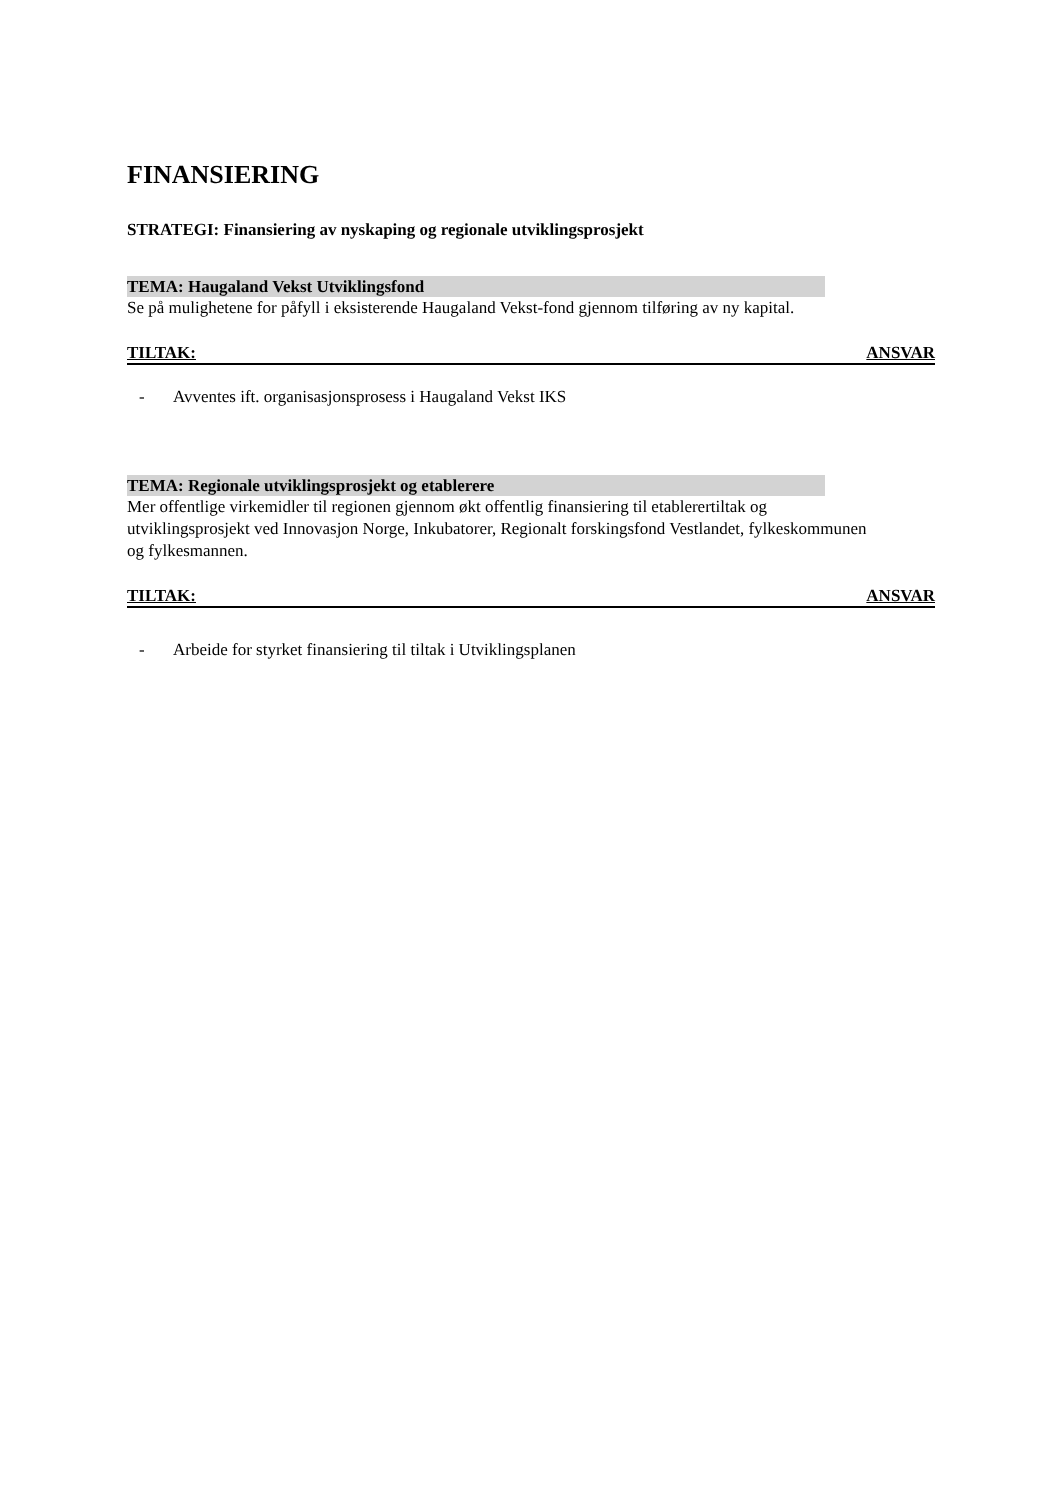FINANSIERING
STRATEGI: Finansiering av nyskaping og regionale utviklingsprosjekt
TEMA: Haugaland Vekst Utviklingsfond
Se på mulighetene for påfyll i eksisterende Haugaland Vekst-fond gjennom tilføring av ny kapital.
TILTAK: ANSVAR
- Avventes ift. organisasjonsprosess i Haugaland Vekst IKS
TEMA: Regionale utviklingsprosjekt og etablerere
Mer offentlige virkemidler til regionen gjennom økt offentlig finansiering til etablerertiltak og utviklingsprosjekt ved Innovasjon Norge, Inkubatorer, Regionalt forskingsfond Vestlandet, fylkeskommunen og fylkesmannen.
TILTAK: ANSVAR
- Arbeide for styrket finansiering til tiltak i Utviklingsplanen